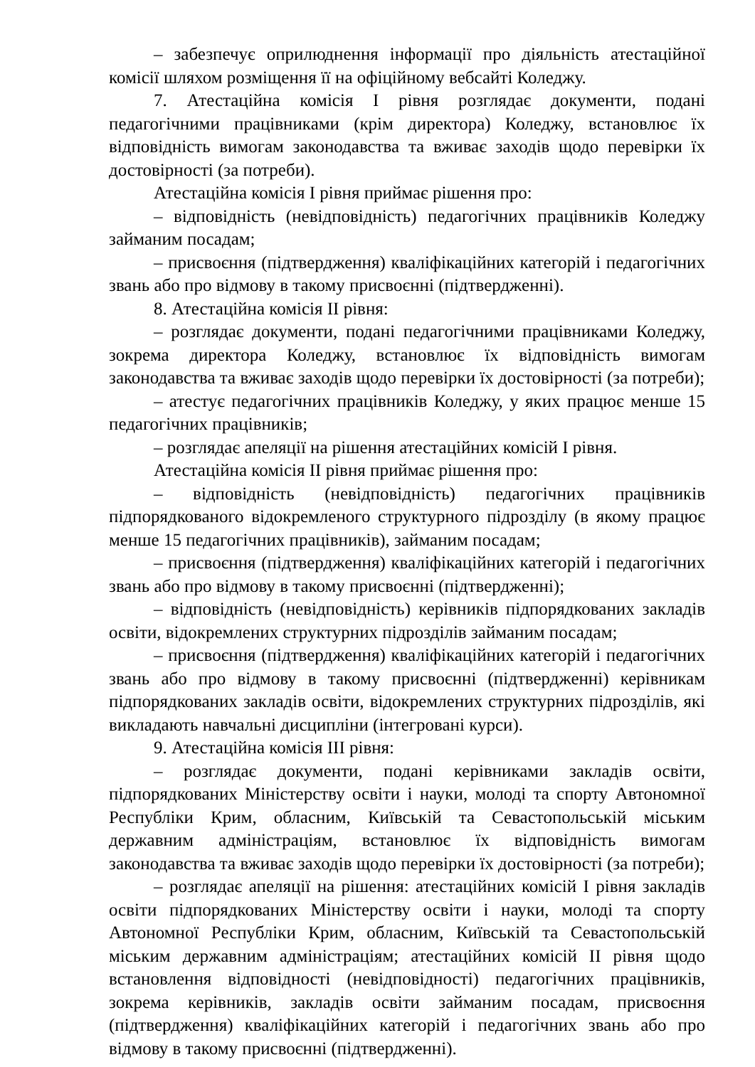– забезпечує оприлюднення інформації про діяльність атестаційної комісії шляхом розміщення її на офіційному вебсайті Коледжу.
7. Атестаційна комісія I рівня розглядає документи, подані педагогічними працівниками (крім директора) Коледжу, встановлює їх відповідність вимогам законодавства та вживає заходів щодо перевірки їх достовірності (за потреби).
Атестаційна комісія I рівня приймає рішення про:
– відповідність (невідповідність) педагогічних працівників Коледжу займаним посадам;
– присвоєння (підтвердження) кваліфікаційних категорій і педагогічних звань або про відмову в такому присвоєнні (підтвердженні).
8. Атестаційна комісія II рівня:
– розглядає документи, подані педагогічними працівниками Коледжу, зокрема директора Коледжу, встановлює їх відповідність вимогам законодавства та вживає заходів щодо перевірки їх достовірності (за потреби);
– атестує педагогічних працівників Коледжу, у яких працює менше 15 педагогічних працівників;
– розглядає апеляції на рішення атестаційних комісій I рівня.
Атестаційна комісія II рівня приймає рішення про:
– відповідність (невідповідність) педагогічних працівників підпорядкованого відокремленого структурного підрозділу (в якому працює менше 15 педагогічних працівників), займаним посадам;
– присвоєння (підтвердження) кваліфікаційних категорій і педагогічних звань або про відмову в такому присвоєнні (підтвердженні);
– відповідність (невідповідність) керівників підпорядкованих закладів освіти, відокремлених структурних підрозділів займаним посадам;
– присвоєння (підтвердження) кваліфікаційних категорій і педагогічних звань або про відмову в такому присвоєнні (підтвердженні) керівникам підпорядкованих закладів освіти, відокремлених структурних підрозділів, які викладають навчальні дисципліни (інтегровані курси).
9. Атестаційна комісія III рівня:
– розглядає документи, подані керівниками закладів освіти, підпорядкованих Міністерству освіти і науки, молоді та спорту Автономної Республіки Крим, обласним, Київській та Севастопольській міським державним адміністраціям, встановлює їх відповідність вимогам законодавства та вживає заходів щодо перевірки їх достовірності (за потреби);
– розглядає апеляції на рішення: атестаційних комісій I рівня закладів освіти підпорядкованих Міністерству освіти і науки, молоді та спорту Автономної Республіки Крим, обласним, Київській та Севастопольській міським державним адміністраціям; атестаційних комісій II рівня щодо встановлення відповідності (невідповідності) педагогічних працівників, зокрема керівників, закладів освіти займаним посадам, присвоєння (підтвердження) кваліфікаційних категорій і педагогічних звань або про відмову в такому присвоєнні (підтвердженні).